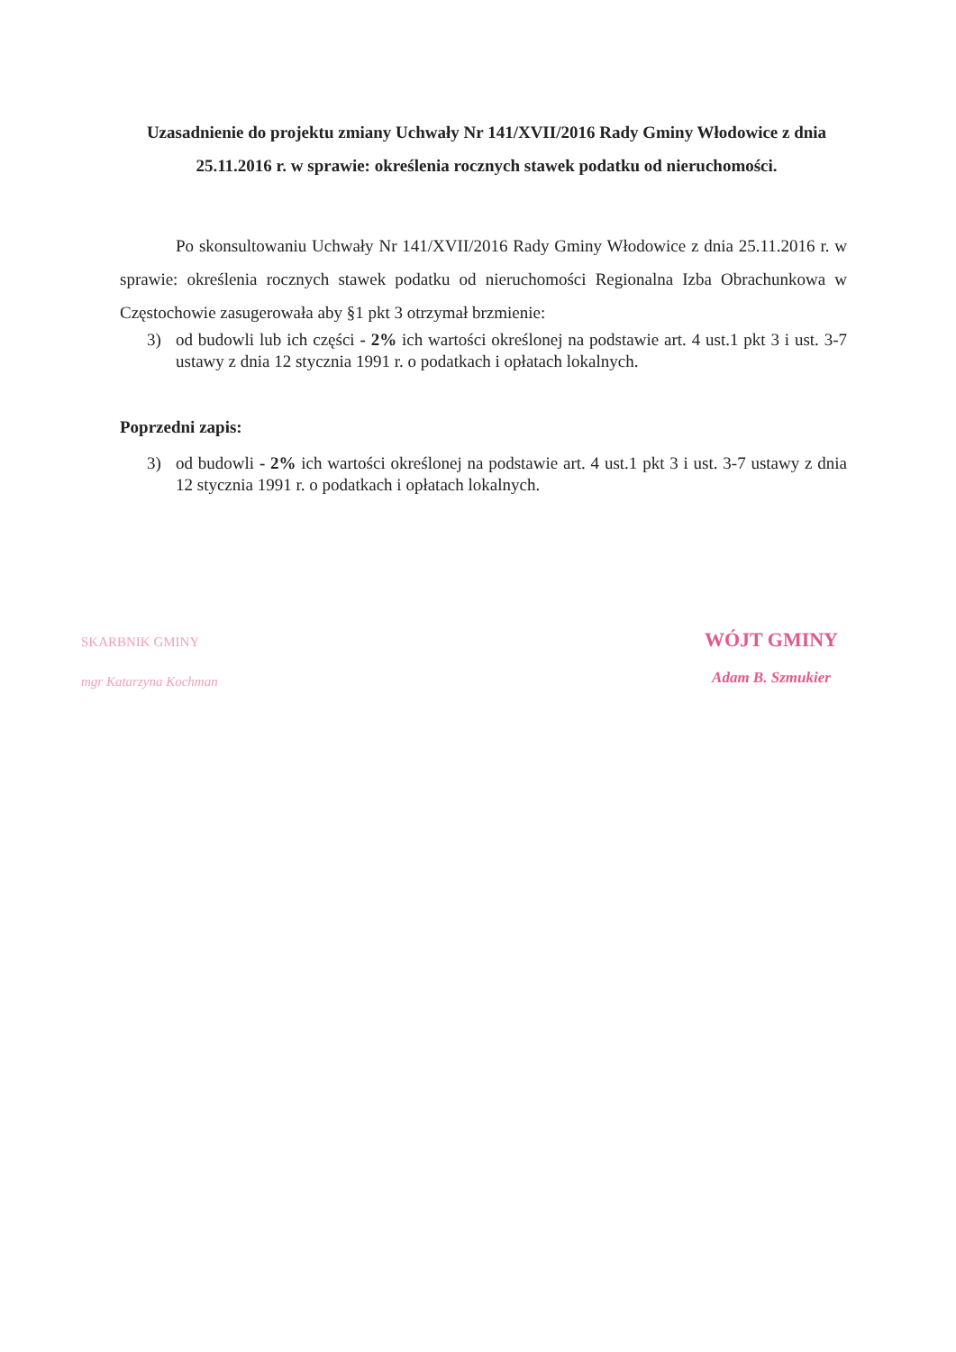Uzasadnienie do projektu zmiany Uchwały Nr 141/XVII/2016 Rady Gminy Włodowice z dnia 25.11.2016 r. w sprawie: określenia rocznych stawek podatku od nieruchomości.
Po skonsultowaniu Uchwały Nr 141/XVII/2016 Rady Gminy Włodowice z dnia 25.11.2016 r. w sprawie: określenia rocznych stawek podatku od nieruchomości Regionalna Izba Obrachunkowa w Częstochowie zasugerowała aby §1 pkt 3 otrzymał brzmienie:
3) od budowli lub ich części - 2% ich wartości określonej na podstawie art. 4 ust.1 pkt 3 i ust. 3-7 ustawy z dnia 12 stycznia 1991 r. o podatkach i opłatach lokalnych.
Poprzedni zapis:
3) od budowli - 2% ich wartości określonej na podstawie art. 4 ust.1 pkt 3 i ust. 3-7 ustawy z dnia 12 stycznia 1991 r. o podatkach i opłatach lokalnych.
SKARBNIK GMINY
mgr Katarzyna Kochman
WÓJT GMINY
Adam B. Szmukier